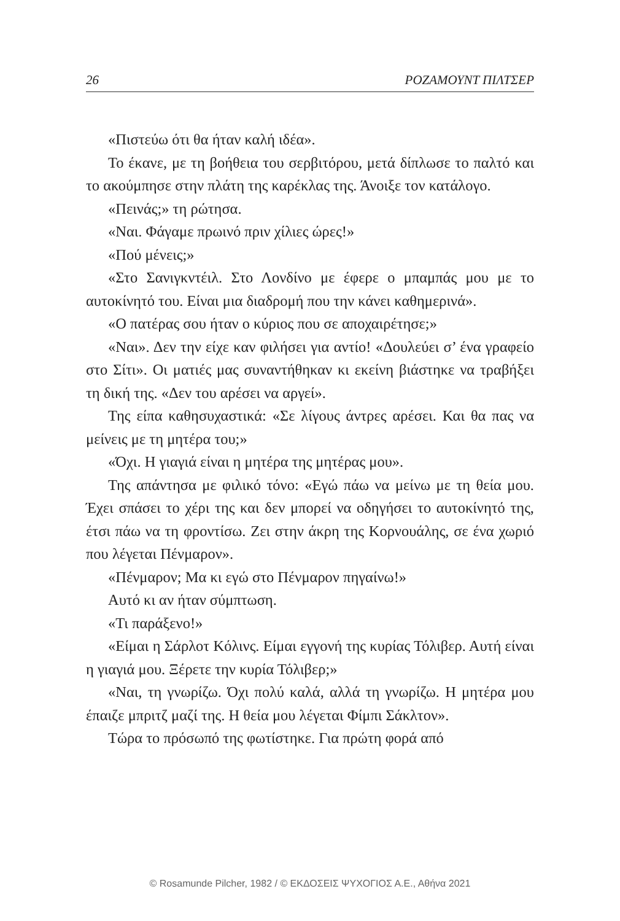26 ΡΟΖΑΜΟΥΝΤ ΠΙΛΤΣΕΡ
«Πιστεύω ότι θα ήταν καλή ιδέα».
Το έκανε, με τη βοήθεια του σερβιτόρου, μετά δίπλωσε το παλτό και το ακούμπησε στην πλάτη της καρέκλας της. Άνοιξε τον κατάλογο.
«Πεινάς;» τη ρώτησα.
«Ναι. Φάγαμε πρωινό πριν χίλιες ώρες!»
«Πού μένεις;»
«Στο Σανιγκντέιλ. Στο Λονδίνο με έφερε ο μπαμπάς μου με το αυτοκίνητό του. Είναι μια διαδρομή που την κάνει καθημερινά».
«Ο πατέρας σου ήταν ο κύριος που σε αποχαιρέτησε;»
«Ναι». Δεν την είχε καν φιλήσει για αντίο! «Δουλεύει σ’ ένα γραφείο στο Σίτι». Οι ματιές μας συναντήθηκαν κι εκείνη βιάστηκε να τραβήξει τη δική της. «Δεν του αρέσει να αργεί».
Της είπα καθησυχαστικά: «Σε λίγους άντρες αρέσει. Και θα πας να μείνεις με τη μητέρα του;»
«Όχι. Η γιαγιά είναι η μητέρα της μητέρας μου».
Της απάντησα με φιλικό τόνο: «Εγώ πάω να μείνω με τη θεία μου. Έχει σπάσει το χέρι της και δεν μπορεί να οδηγήσει το αυτοκίνητό της, έτσι πάω να τη φροντίσω. Ζει στην άκρη της Κορνουάλης, σε ένα χωριό που λέγεται Πένμαρον».
«Πένμαρον; Μα κι εγώ στο Πένμαρον πηγαίνω!»
Αυτό κι αν ήταν σύμπτωση.
«Τι παράξενο!»
«Είμαι η Σάρλοτ Κόλινς. Είμαι εγγονή της κυρίας Τόλιβερ. Αυτή είναι η γιαγιά μου. Ξέρετε την κυρία Τόλιβερ;»
«Ναι, τη γνωρίζω. Όχι πολύ καλά, αλλά τη γνωρίζω. Η μητέρα μου έπαιζε μπριτζ μαζί της. Η θεία μου λέγεται Φίμπι Σάκλτον».
Τώρα το πρόσωπό της φωτίστηκε. Για πρώτη φορά από
© Rosamunde Pilcher, 1982 / © ΕΚΔΟΣΕΙΣ ΨΥΧΟΓΙΟΣ Α.Ε., Αθήνα 2021